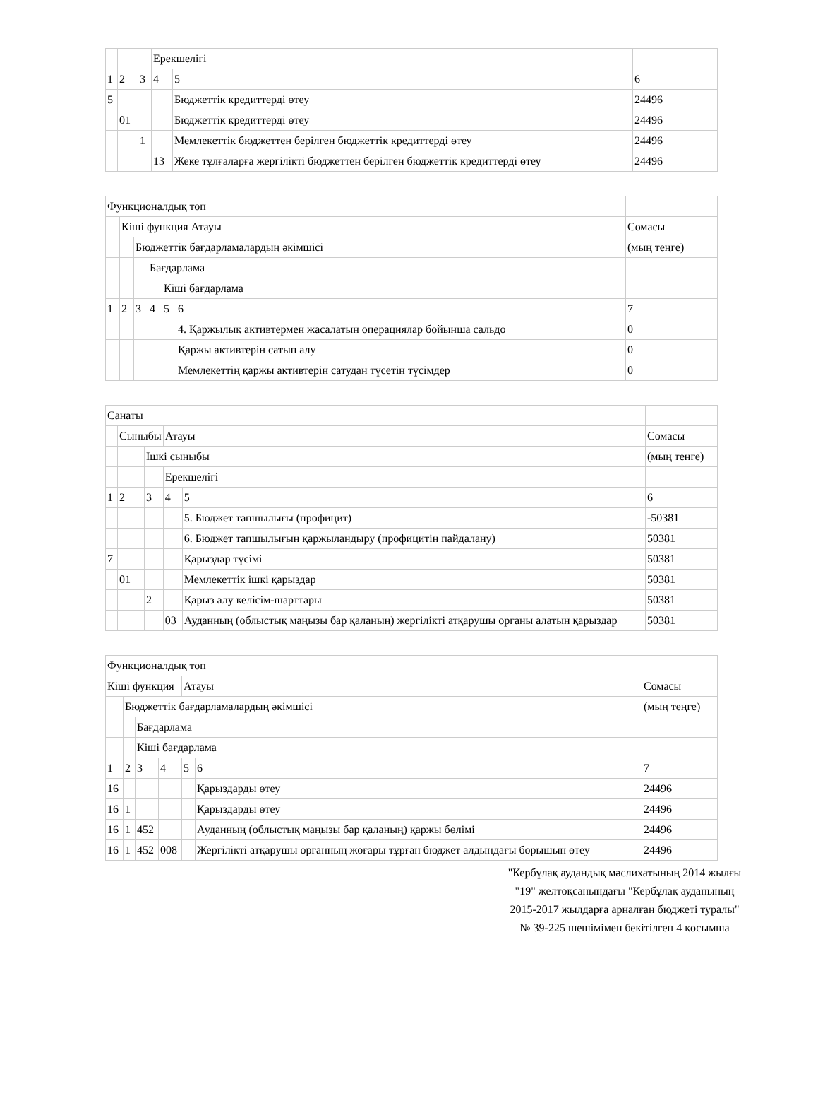| | | | Ерекшелігі | | |
| 1 | 2 | 3 | 4 | 5 | 6 |
| 5 | | | | Бюджеттік кредиттерді өтеу | 24496 |
| | 01 | | | Бюджеттік кредиттерді өтеу | 24496 |
| | | 1 | | Мемлекеттік бюджеттен берілген бюджеттік кредиттерді өтеу | 24496 |
| | | | 13 | Жеке тұлғаларға жергілікті бюджеттен берілген бюджеттік кредиттерді өтеу | 24496 |
| Функционалдық топ | | | | | | |
| | Кіші функция Атауы | | | | | Сомасы |
| | | Бюджеттік бағдарламалардың әкімшісі | | | | (мың теңге) |
| | | | Бағдарлама | | | |
| | | | | Кіші бағдарлама | | |
| 1 | 2 | 3 | 4 | 5 | 6 | 7 |
| | | | | | 4. Қаржылық активтермен жасалатын операциялар бойынша сальдо | 0 |
| | | | | | Қаржы активтерін сатып алу | 0 |
| | | | | | Мемлекеттің қаржы активтерін сатудан түсетін түсімдер | 0 |
| Санаты | | | | | |
| | Сыныбы | | Атауы | | Сомасы |
| | | Ішкі сыныбы | | | (мың тенге) |
| | | | Ерекшелігі | | |
| 1 | 2 | 3 | 4 | 5 | 6 |
| | | | | 5. Бюджет тапшылығы (профицит) | -50381 |
| | | | | 6. Бюджет тапшылығын қаржыландыру (профицитін пайдалану) | 50381 |
| 7 | | | | Қарыздар түсімі | 50381 |
| | 01 | | | Мемлекеттік ішкі қарыздар | 50381 |
| | | 2 | | Қарыз алу келісім-шарттары | 50381 |
| | | | 03 | Ауданның (облыстық маңызы бар қаланың) жергілікті атқарушы органы алатын қарыздар | 50381 |
| Функционалдық топ | | | | | | |
| Кіші функция | | | | Атауы | | Сомасы |
| | Бюджеттік бағдарламалардың әкімшісі | | | | | (мың теңге) |
| | | Бағдарлама | | | | |
| | | Кіші бағдарлама | | | | |
| 1 | 2 | 3 | 4 | 5 | 6 | 7 |
| 16 | | | | | Қарыздарды өтеу | 24496 |
| 16 | 1 | | | | Қарыздарды өтеу | 24496 |
| 16 | 1 | 452 | | | Ауданның (облыстық маңызы бар қаланың) қаржы бөлімі | 24496 |
| 16 | 1 | 452 | 008 | | Жергілікті атқарушы органның жоғары тұрған бюджет алдындағы борышын өтеу | 24496 |
"Кербұлақ аудандық мәслихатының 2014 жылғы "19" желтоқсанындағы "Кербұлақ ауданының 2015-2017 жылдарға арналған бюджеті туралы" № 39-225 шешімімен бекітілген 4 қосымша